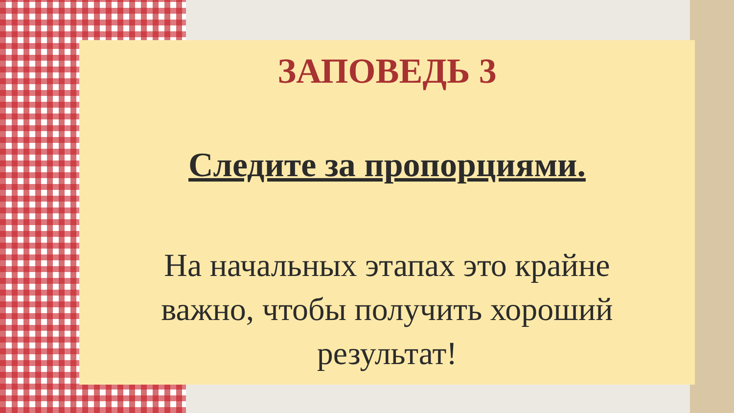ЗАПОВЕДЬ 3
Следите за пропорциями.
На начальных этапах это крайне важно, чтобы получить хороший результат!